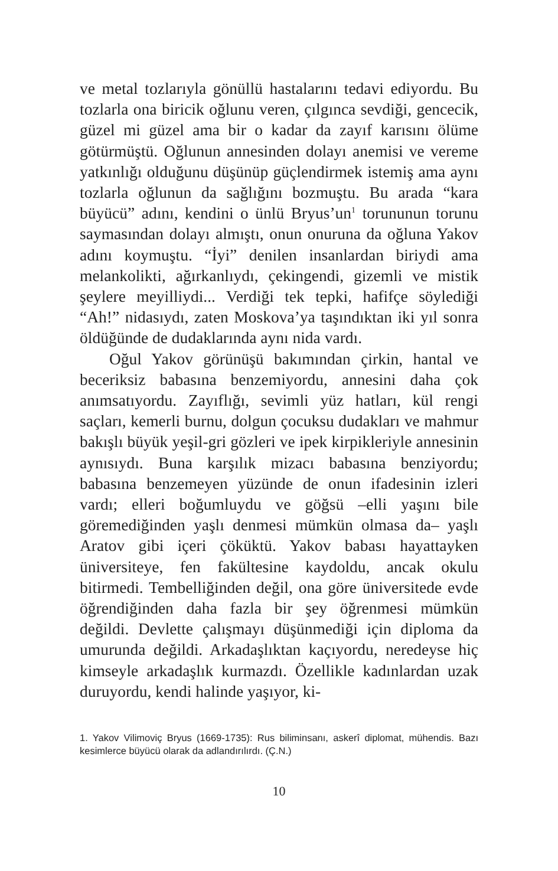ve metal tozlarıyla gönüllü hastalarını tedavi ediyordu. Bu tozlarla ona biricik oğlunu veren, çılgınca sevdiği, gencecik, güzel mi güzel ama bir o kadar da zayıf karısını ölüme götürmüştü. Oğlunun annesinden dolayı anemisi ve vereme yatkınlığı olduğunu düşünüp güçlendirmek istemiş ama aynı tozlarla oğlunun da sağlığını bozmuştu. Bu arada “kara büyücü” adını, kendini o ünlü Bryus’un<sup>1</sup> torununun torunu saymasından dolayı almıştı, onun onuruna da oğluna Yakov adını koymuştu. “İyi” denilen insanlardan biriydi ama melankolikti, ağırkanlıydı, çekingendi, gizemli ve mistik şeylere meyilliydi... Verdiği tek tepki, hafifçe söylediği “Ah!” nidasıydı, zaten Moskova’ya taşındıktan iki yıl sonra öldüğünde de dudaklarında aynı nida vardı.
Oğul Yakov görünüşü bakımından çirkin, hantal ve beceriksiz babasına benzemiyordu, annesini daha çok anımsatıyordu. Zayıflığı, sevimli yüz hatları, kül rengi saçları, kemerli burnu, dolgun çocuksu dudakları ve mahmur bakışlı büyük yeşil-gri gözleri ve ipek kirpikleriyle annesinin aynısıydı. Buna karşılık mizacı babasına benziyordu; babasına benzemeyen yüzünde de onun ifadesinin izleri vardı; elleri boğumluydu ve göğsü –elli yaşını bile göremediğinden yaşlı denmesi mümkün olmasa da– yaşlı Aratov gibi içeri çöküktü. Yakov babası hayattayken üniversiteye, fen fakültesine kaydoldu, ancak okulu bitirmedi. Tembelliğinden değil, ona göre üniversitede evde öğrendiğinden daha fazla bir şey öğrenmesi mümkün değildi. Devlette çalışmayı düşünmediği için diploma da umurunda değildi. Arkadaşlıktan kaçıyordu, neredeyse hiç kimseyle arkadaşlık kurmazdı. Özellikle kadınlardan uzak duruyordu, kendi halinde yaşıyor, ki-
1. Yakov Vilimoviç Bryus (1669-1735): Rus biliminsanı, askerî diplomat, mühendis. Bazı kesimlerce büyücü olarak da adlandırılırdı. (Ç.N.)
10